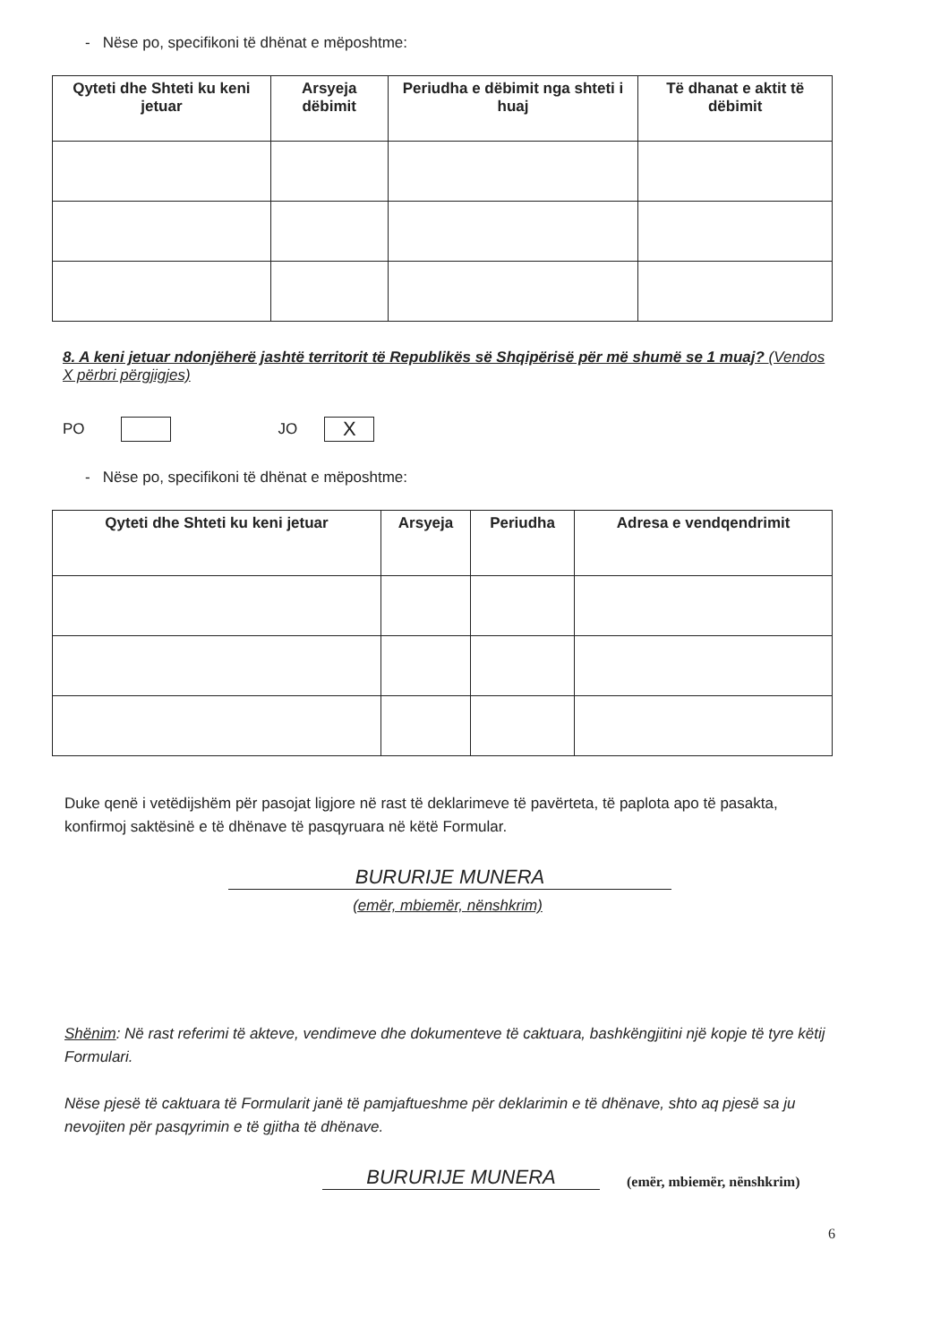- Nëse po, specifikoni të dhënat e mëposhtme:
| Qyteti dhe Shteti ku keni jetuar | Arsyeja dëbimit | Periudha e dëbimit nga shteti i huaj | Të dhanat e aktit të dëbimit |
| --- | --- | --- | --- |
8. A keni jetuar ndonjëherë jashtë territorit të Republikës së Shqipërisë për më shumë se 1 muaj? (Vendos X përbri përgjigjes)
PO JO X
- Nëse po, specifikoni të dhënat e mëposhtme:
| Qyteti dhe Shteti ku keni jetuar | Arsyeja | Periudha | Adresa e vendqendrimit |
| --- | --- | --- | --- |
Duke qenë i vetëdijshëm për pasojat ligjore në rast të deklarimeve të pavërteta, të paplota apo të pasakta, konfirmoj saktësinë e të dhënave të pasqyruara në këtë Formular.
BURURIJE MUNERA
(emër, mbiemër, nënshkrim)
Shënim: Në rast referimi të akteve, vendimeve dhe dokumenteve të caktuara, bashkëngjitini një kopje të tyre këtij Formulari.
Nëse pjesë të caktuara të Formularit janë të pamjaftueshme për deklarimin e të dhënave, shto aq pjesë sa ju nevojiten për pasqyrimin e të gjitha të dhënave.
BURURIJE MUNERA
(emër, mbiemër, nënshkrim)
6